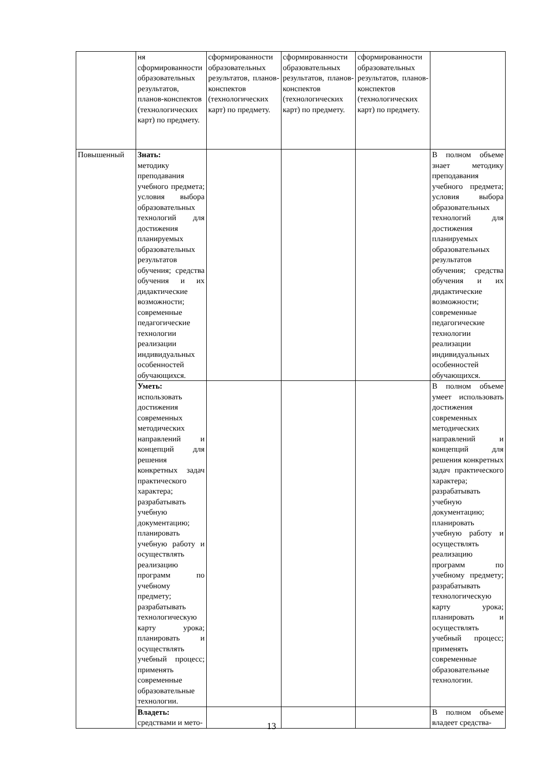| | ня сформированности образовательных результатов, планов-конспектов (технологических карт) по предмету. | сформированности образовательных результатов, планов-конспектов (технологических карт) по предмету. | сформированности образовательных результатов, планов-конспектов (технологических карт) по предмету. | сформированности образовательных результатов, планов-конспектов (технологических карт) по предмету. | |
| Повышенный | Знать: методику преподавания учебного предмета; условия выбора образовательных технологий для достижения планируемых образовательных результатов обучения; средства обучения и их дидактические возможности; современные педагогические технологии реализации индивидуальных особенностей обучающихся. | | | | В полном объеме знает методику преподавания учебного предмета; условия выбора образовательных технологий для достижения планируемых образовательных результатов обучения; средства обучения и их дидактические возможности; современные педагогические технологии реализации индивидуальных особенностей обучающихся. |
| | Уметь: использовать достижения современных методических направлений и концепций для решения конкретных задач практического характера; разрабатывать учебную документацию; планировать учебную работу и осуществлять реализацию программ по учебному предмету; разрабатывать технологическую карту урока; планировать и осуществлять учебный процесс; применять современные образовательные технологии. | | | | В полном объеме умеет использовать достижения современных методических направлений и концепций для решения конкретных задач практического характера; разрабатывать учебную документацию; планировать учебную работу и осуществлять реализацию программ по учебному предмету; разрабатывать технологическую карту урока; планировать и осуществлять учебный процесс; применять современные образовательные технологии. |
| | Владеть: средствами и мето- | | | | В полном объеме владеет средства- |
13